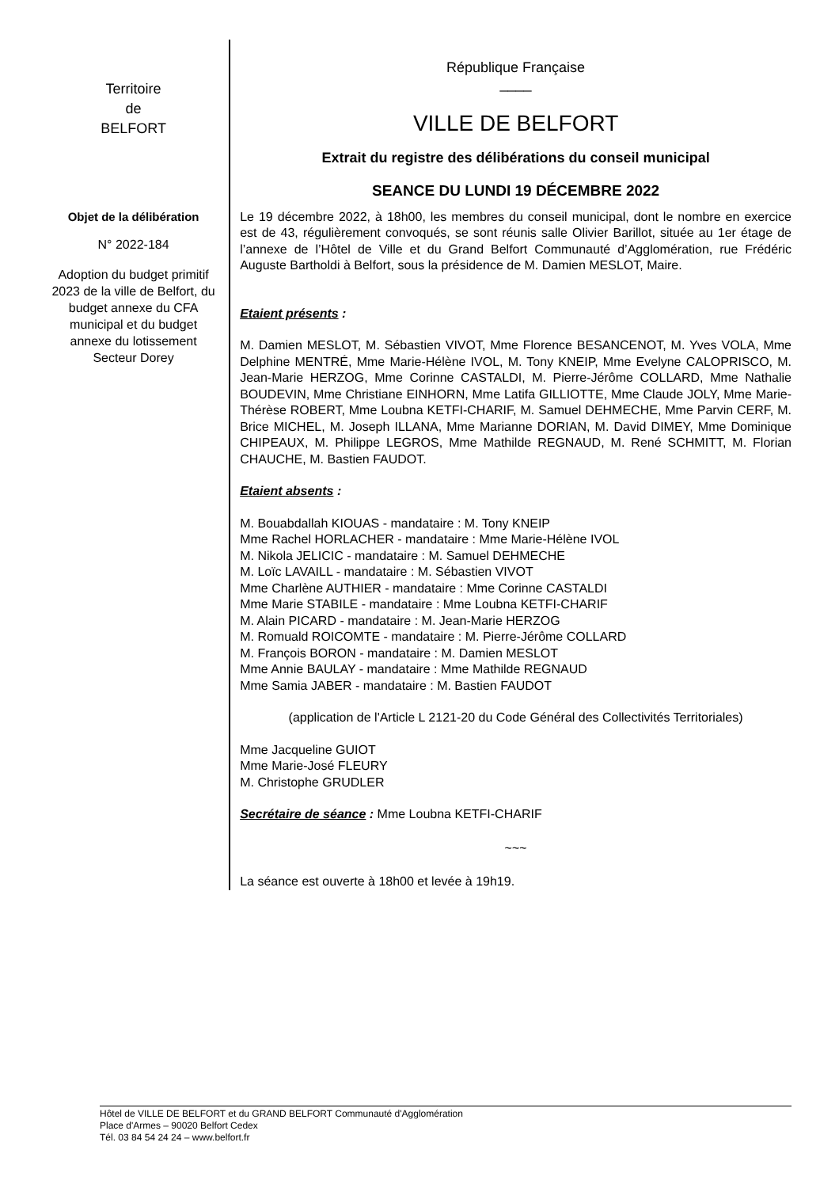Territoire
de
BELFORT
Objet de la délibération
N° 2022-184
Adoption du budget primitif 2023 de la ville de Belfort, du budget annexe du CFA municipal et du budget annexe du lotissement Secteur Dorey
République Française
____
VILLE DE BELFORT
Extrait du registre des délibérations du conseil municipal
SEANCE DU LUNDI 19 DÉCEMBRE 2022
Le 19 décembre 2022, à 18h00, les membres du conseil municipal, dont le nombre en exercice est de 43, régulièrement convoqués, se sont réunis salle Olivier Barillot, située au 1er étage de l’annexe de l’Hôtel de Ville et du Grand Belfort Communauté d’Agglomération, rue Frédéric Auguste Bartholdi à Belfort, sous la présidence de M. Damien MESLOT, Maire.
Etaient présents :
M. Damien MESLOT, M. Sébastien VIVOT, Mme Florence BESANCENOT, M. Yves VOLA, Mme Delphine MENTRÉ, Mme Marie-Hélène IVOL, M. Tony KNEIP, Mme Evelyne CALOPRISCO, M. Jean-Marie HERZOG, Mme Corinne CASTALDI, M. Pierre-Jérôme COLLARD, Mme Nathalie BOUDEVIN, Mme Christiane EINHORN, Mme Latifa GILLIOTTE, Mme Claude JOLY, Mme Marie-Thérèse ROBERT, Mme Loubna KETFI-CHARIF, M. Samuel DEHMECHE, Mme Parvin CERF, M. Brice MICHEL, M. Joseph ILLANA, Mme Marianne DORIAN, M. David DIMEY, Mme Dominique CHIPEAUX, M. Philippe LEGROS, Mme Mathilde REGNAUD, M. René SCHMITT, M. Florian CHAUCHE, M. Bastien FAUDOT.
Etaient absents :
M. Bouabdallah KIOUAS - mandataire : M. Tony KNEIP
Mme Rachel HORLACHER - mandataire : Mme Marie-Hélène IVOL
M. Nikola JELICIC - mandataire : M. Samuel DEHMECHE
M. Loïc LAVAILL - mandataire : M. Sébastien VIVOT
Mme Charlène AUTHIER - mandataire : Mme Corinne CASTALDI
Mme Marie STABILE - mandataire : Mme Loubna KETFI-CHARIF
M. Alain PICARD - mandataire : M. Jean-Marie HERZOG
M. Romuald ROICOMTE - mandataire : M. Pierre-Jérôme COLLARD
M. François BORON - mandataire : M. Damien MESLOT
Mme Annie BAULAY - mandataire : Mme Mathilde REGNAUD
Mme Samia JABER - mandataire : M. Bastien FAUDOT
(application de l'Article L 2121-20 du Code Général des Collectivités Territoriales)
Mme Jacqueline GUIOT
Mme Marie-José FLEURY
M. Christophe GRUDLER
Secrétaire de séance : Mme Loubna KETFI-CHARIF
~~~
La séance est ouverte à 18h00 et levée à 19h19.
Hôtel de VILLE DE BELFORT et du GRAND BELFORT Communauté d'Agglomération
Place d'Armes – 90020 Belfort Cedex
Tél. 03 84 54 24 24 – www.belfort.fr